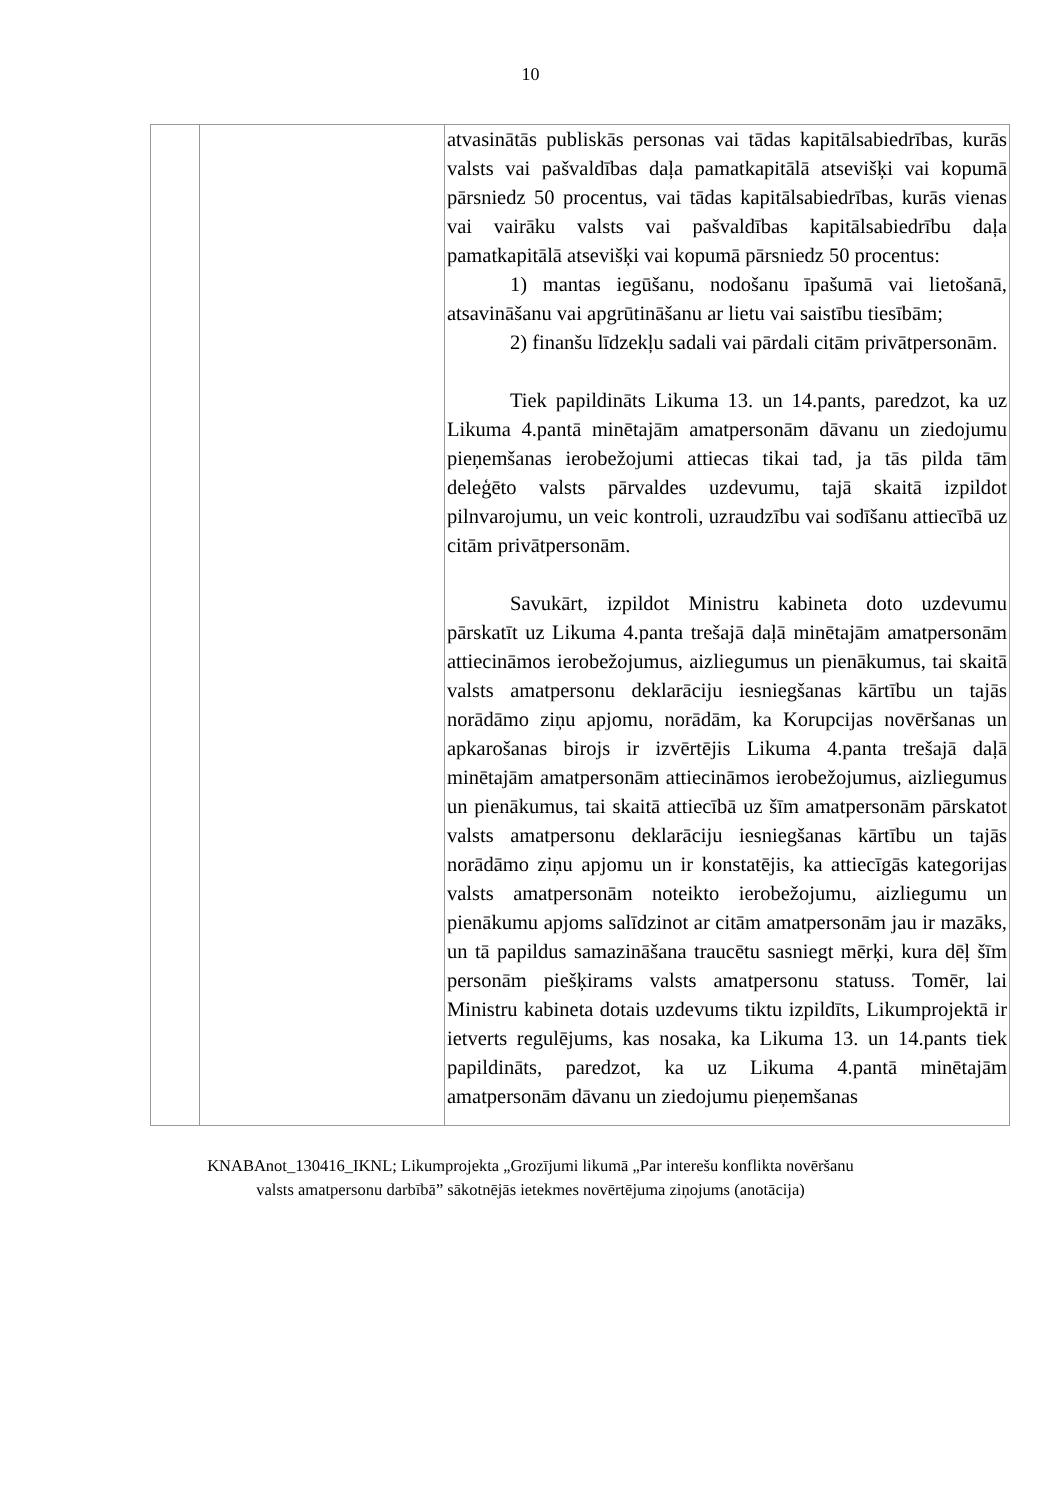10
| | | atvasinātās publiskās personas vai tādas kapitālsabiedrības, kurās valsts vai pašvaldības daļa pamatkapitālā atsevišķi vai kopumā pārsniedz 50 procentus, vai tādas kapitālsabiedrības, kurās vienas vai vairāku valsts vai pašvaldības kapitālsabiedrību daļa pamatkapitālā atsevišķi vai kopumā pārsniedz 50 procentus: 1) mantas iegūšanu, nodošanu īpašumā vai lietošanā, atsavināšanu vai apgrūtināšanu ar lietu vai saistību tiesībām; 2) finanšu līdzekļu sadali vai pārdali citām privātpersonām. Tiek papildināts Likuma 13. un 14.pants, paredzot, ka uz Likuma 4.pantā minētajām amatpersonām dāvanu un ziedojumu pieņemšanas ierobežojumi attiecas tikai tad, ja tās pilda tām deleģēto valsts pārvaldes uzdevumu, tajā skaitā izpildot pilnvarojumu, un veic kontroli, uzraudzību vai sodīšanu attiecībā uz citām privātpersonām. Savukārt, izpildot Ministru kabineta doto uzdevumu pārskatīt uz Likuma 4.panta trešajā daļā minētajām amatpersonām attiecināmos ierobežojumus, aizliegumus un pienākumus, tai skaitā valsts amatpersonu deklarāciju iesniegšanas kārtību un tajās norādāmo ziņu apjomu, norādām, ka Korupcijas novēršanas un apkarošanas birojs ir izvērtējis Likuma 4.panta trešajā daļā minētajām amatpersonām attiecināmos ierobežojumus, aizliegumus un pienākumus, tai skaitā attiecībā uz šīm amatpersonām pārskatot valsts amatpersonu deklarāciju iesniegšanas kārtību un tajās norādāmo ziņu apjomu un ir konstatējis, ka attiecīgās kategorijas valsts amatpersonām noteikto ierobežojumu, aizliegumu un pienākumu apjoms salīdzinot ar citām amatpersonām jau ir mazāks, un tā papildus samazināšana traucētu sasniegt mērķi, kura dēļ šīm personām piešķirams valsts amatpersonu statuss. Tomēr, lai Ministru kabineta dotais uzdevums tiktu izpildīts, Likumprojektā ir ietverts regulējums, kas nosaka, ka Likuma 13. un 14.pants tiek papildināts, paredzot, ka uz Likuma 4.pantā minētajām amatpersonām dāvanu un ziedojumu pieņemšanas |
KNABAnot_130416_IKNL; Likumprojekta „Grozījumi likumā „Par interešu konflikta novēršanu
valsts amatpersonu darbībā” sākotnējās ietekmes novērtējuma ziņojums (anotācija)